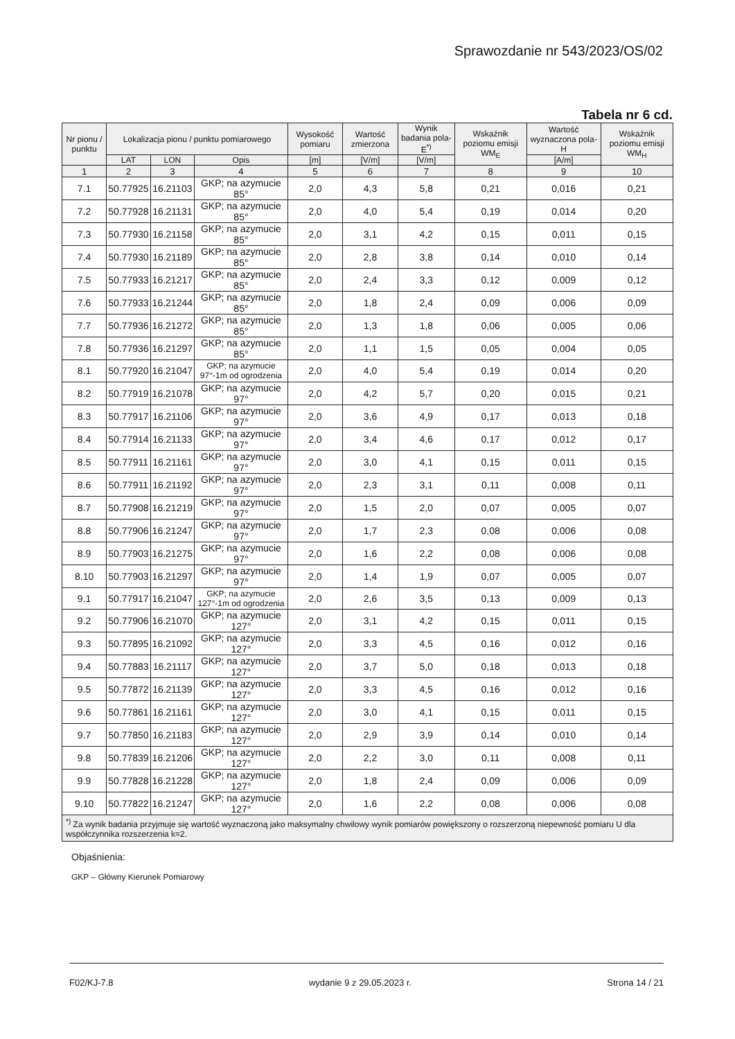Sprawozdanie nr 543/2023/OS/02
Tabela nr 6 cd.
| Nr pionu / punktu | Lokalizacja pionu / punktu pomiarowego | | | Wysokość pomiaru | Wartość zmierzona | Wynik badania pola-E<sup>*)</sup> | Wskaźnik poziomu emisji WM<sub>E</sub> | Wartość wyznaczona pola-H | Wskaźnik poziomu emisji WM<sub>H</sub> |
| --- | --- | --- | --- | --- | --- | --- | --- | --- | --- |
| | LAT | LON | Opis | [m] | [V/m] | [V/m] | | [A/m] | |
| 1 | 2 | 3 | 4 | 5 | 6 | 7 | 8 | 9 | 10 |
| 7.1 | 50.77925 | 16.21103 | GKP; na azymucie 85° | 2,0 | 4,3 | 5,8 | 0,21 | 0,016 | 0,21 |
| 7.2 | 50.77928 | 16.21131 | GKP; na azymucie 85° | 2,0 | 4,0 | 5,4 | 0,19 | 0,014 | 0,20 |
| 7.3 | 50.77930 | 16.21158 | GKP; na azymucie 85° | 2,0 | 3,1 | 4,2 | 0,15 | 0,011 | 0,15 |
| 7.4 | 50.77930 | 16.21189 | GKP; na azymucie 85° | 2,0 | 2,8 | 3,8 | 0,14 | 0,010 | 0,14 |
| 7.5 | 50.77933 | 16.21217 | GKP; na azymucie 85° | 2,0 | 2,4 | 3,3 | 0,12 | 0,009 | 0,12 |
| 7.6 | 50.77933 | 16.21244 | GKP; na azymucie 85° | 2,0 | 1,8 | 2,4 | 0,09 | 0,006 | 0,09 |
| 7.7 | 50.77936 | 16.21272 | GKP; na azymucie 85° | 2,0 | 1,3 | 1,8 | 0,06 | 0,005 | 0,06 |
| 7.8 | 50.77936 | 16.21297 | GKP; na azymucie 85° | 2,0 | 1,1 | 1,5 | 0,05 | 0,004 | 0,05 |
| 8.1 | 50.77920 | 16.21047 | GKP; na azymucie 97°-1m od ogrodzenia | 2,0 | 4,0 | 5,4 | 0,19 | 0,014 | 0,20 |
| 8.2 | 50.77919 | 16.21078 | GKP; na azymucie 97° | 2,0 | 4,2 | 5,7 | 0,20 | 0,015 | 0,21 |
| 8.3 | 50.77917 | 16.21106 | GKP; na azymucie 97° | 2,0 | 3,6 | 4,9 | 0,17 | 0,013 | 0,18 |
| 8.4 | 50.77914 | 16.21133 | GKP; na azymucie 97° | 2,0 | 3,4 | 4,6 | 0,17 | 0,012 | 0,17 |
| 8.5 | 50.77911 | 16.21161 | GKP; na azymucie 97° | 2,0 | 3,0 | 4,1 | 0,15 | 0,011 | 0,15 |
| 8.6 | 50.77911 | 16.21192 | GKP; na azymucie 97° | 2,0 | 2,3 | 3,1 | 0,11 | 0,008 | 0,11 |
| 8.7 | 50.77908 | 16.21219 | GKP; na azymucie 97° | 2,0 | 1,5 | 2,0 | 0,07 | 0,005 | 0,07 |
| 8.8 | 50.77906 | 16.21247 | GKP; na azymucie 97° | 2,0 | 1,7 | 2,3 | 0,08 | 0,006 | 0,08 |
| 8.9 | 50.77903 | 16.21275 | GKP; na azymucie 97° | 2,0 | 1,6 | 2,2 | 0,08 | 0,006 | 0,08 |
| 8.10 | 50.77903 | 16.21297 | GKP; na azymucie 97° | 2,0 | 1,4 | 1,9 | 0,07 | 0,005 | 0,07 |
| 9.1 | 50.77917 | 16.21047 | GKP; na azymucie 127°-1m od ogrodzenia | 2,0 | 2,6 | 3,5 | 0,13 | 0,009 | 0,13 |
| 9.2 | 50.77906 | 16.21070 | GKP; na azymucie 127° | 2,0 | 3,1 | 4,2 | 0,15 | 0,011 | 0,15 |
| 9.3 | 50.77895 | 16.21092 | GKP; na azymucie 127° | 2,0 | 3,3 | 4,5 | 0,16 | 0,012 | 0,16 |
| 9.4 | 50.77883 | 16.21117 | GKP; na azymucie 127° | 2,0 | 3,7 | 5,0 | 0,18 | 0,013 | 0,18 |
| 9.5 | 50.77872 | 16.21139 | GKP; na azymucie 127° | 2,0 | 3,3 | 4,5 | 0,16 | 0,012 | 0,16 |
| 9.6 | 50.77861 | 16.21161 | GKP; na azymucie 127° | 2,0 | 3,0 | 4,1 | 0,15 | 0,011 | 0,15 |
| 9.7 | 50.77850 | 16.21183 | GKP; na azymucie 127° | 2,0 | 2,9 | 3,9 | 0,14 | 0,010 | 0,14 |
| 9.8 | 50.77839 | 16.21206 | GKP; na azymucie 127° | 2,0 | 2,2 | 3,0 | 0,11 | 0,008 | 0,11 |
| 9.9 | 50.77828 | 16.21228 | GKP; na azymucie 127° | 2,0 | 1,8 | 2,4 | 0,09 | 0,006 | 0,09 |
| 9.10 | 50.77822 | 16.21247 | GKP; na azymucie 127° | 2,0 | 1,6 | 2,2 | 0,08 | 0,006 | 0,08 |
| <sup>*)</sup> Za wynik badania przyjmuje się wartość wyznaczoną jako maksymalny chwilowy wynik pomiarów powiększony o rozszerzoną niepewność pomiaru U dla współczynnika rozszerzenia k=2. | | | | | | | | | |
Objaśnienia:
GKP – Główny Kierunek Pomiarowy
F02/KJ-7.8 wydanie 9 z 29.05.2023 r. Strona 14 / 21